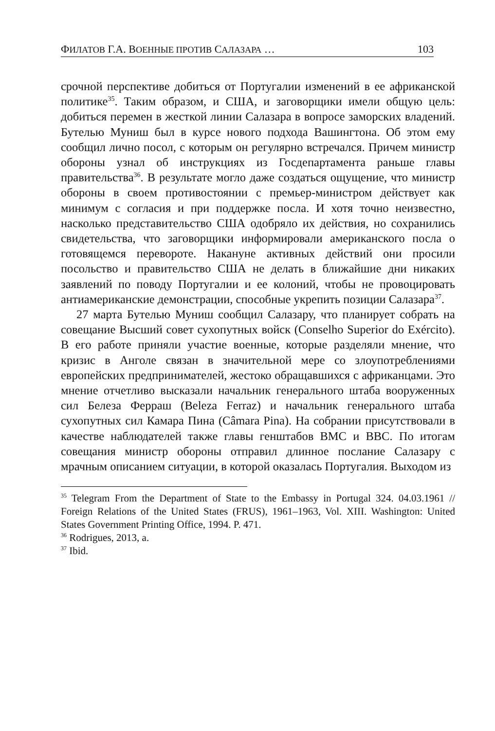ФИЛАТОВ Г.А. ВОЕННЫЕ ПРОТИВ САЛАЗАРА … 103
срочной перспективе добиться от Португалии изменений в ее африканской политике<sup>35</sup>. Таким образом, и США, и заговорщики имели общую цель: добиться перемен в жесткой линии Салазара в вопросе заморских владений. Бутелью Муниш был в курсе нового подхода Вашингтона. Об этом ему сообщил лично посол, с которым он регулярно встречался. Причем министр обороны узнал об инструкциях из Госдепартамента раньше главы правительства<sup>36</sup>. В результате могло даже создаться ощущение, что министр обороны в своем противостоянии с премьер-министром действует как минимум с согласия и при поддержке посла. И хотя точно неизвестно, насколько представительство США одобряло их действия, но сохранились свидетельства, что заговорщики информировали американского посла о готовящемся перевороте. Накануне активных действий они просили посольство и правительство США не делать в ближайшие дни никаких заявлений по поводу Португалии и ее колоний, чтобы не провоцировать антиамериканские демонстрации, способные укрепить позиции Салазара<sup>37</sup>.
27 марта Бутелью Муниш сообщил Салазару, что планирует собрать на совещание Высший совет сухопутных войск (Conselho Superior do Exército). В его работе приняли участие военные, которые разделяли мнение, что кризис в Анголе связан в значительной мере со злоупотреблениями европейских предпринимателей, жестоко обращавшихся с африканцами. Это мнение отчетливо высказали начальник генерального штаба вооруженных сил Белеза Ферраш (Beleza Ferraz) и начальник генерального штаба сухопутных сил Камара Пина (Câmara Pina). На собрании присутствовали в качестве наблюдателей также главы генштабов ВМС и ВВС. По итогам совещания министр обороны отправил длинное послание Салазару с мрачным описанием ситуации, в которой оказалась Португалия. Выходом из
<sup>35</sup> Telegram From the Department of State to the Embassy in Portugal 324. 04.03.1961 // Foreign Relations of the United States (FRUS), 1961–1963, Vol. XIII. Washington: United States Government Printing Office, 1994. P. 471.
<sup>36</sup> Rodrigues, 2013, a.
<sup>37</sup> Ibid.